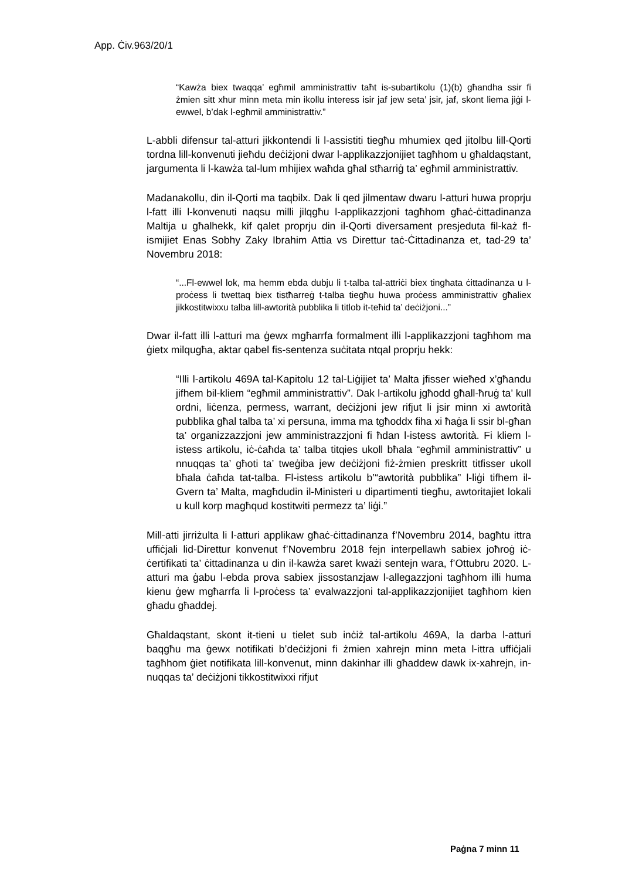App. Ċiv.963/20/1
“Kawża biex twaqqa’ egħmil amministrattiv taħt is-subartikolu (1)(b) għandha ssir fi żmien sitt xhur minn meta min ikollu interess isir jaf jew seta’ jsir, jaf, skont liema jiġi l-ewwel, b’dak l-egħmil amministrattiv.”
L-abbli difensur tal-atturi jikkontendi li l-assistiti tiegħu mhumiex qed jitolbu lill-Qorti tordna lill-konvenuti jieħdu deċiżjoni dwar l-applikazzjonijiet tagħhom u għaldaqstant, jargumenta li l-kawża tal-lum mhijiex waħda għal stħarriġ ta’ egħmil amministrattiv.
Madanakollu, din il-Qorti ma taqbilx. Dak li qed jilmentaw dwaru l-atturi huwa proprju l-fatt illi l-konvenuti naqsu milli jilqgħu l-applikazzjoni tagħhom għaċ-ċittadinanza Maltija u għalhekk, kif qalet proprju din il-Qorti diversament presjeduta fil-każ fl-ismijiet Enas Sobhy Zaky Ibrahim Attia vs Direttur taċ-Ċittadinanza et, tad-29 ta’ Novembru 2018:
“...Fl-ewwel lok, ma hemm ebda dubju li t-talba tal-attriċi biex tingħata ċittadinanza u l-proċess li twettaq biex tistħarreġ t-talba tiegħu huwa proċess amministrattiv għaliex jikkostitwixxu talba lill-awtorità pubblika li titlob it-teħid ta’ deċiżjoni...”
Dwar il-fatt illi l-atturi ma ġewx mgħarrfa formalment illi l-applikazzjoni tagħhom ma ġietx milqugħa, aktar qabel fis-sentenza suċitata ntqal proprju hekk:
“Illi l-artikolu 469A tal-Kapitolu 12 tal-Liġijiet ta’ Malta jfisser wieħed x’għandu jifhem bil-kliem “egħmil amministrattiv”. Dak l-artikolu jgħodd għall-ħruġ ta’ kull ordni, liċenza, permess, warrant, deċiżjoni jew rifjut li jsir minn xi awtorità pubblika għal talba ta’ xi persuna, imma ma tgħoddx fiha xi ħaġa li ssir bl-għan ta’ organizzazzjoni jew amministrazzjoni fi ħdan l-istess awtorità. Fi kliem l-istess artikolu, iċ-ċaħda ta’ talba titqies ukoll bħala “egħmil amministrattiv” u nnuqqas ta’ għoti ta’ tweġiba jew deċiżjoni fiż-żmien preskritt titfisser ukoll bħala ċaħda tat-talba. Fl-istess artikolu b’“awtorità pubblika” l-liġi tifhem il-Gvern ta’ Malta, magħdudin il-Ministeri u dipartimenti tiegħu, awtoritajiet lokali u kull korp magħqud kostitwiti permezz ta’ liġi.”
Mill-atti jirriżulta li l-atturi applikaw għaċ-ċittadinanza f’Novembru 2014, bagħtu ittra uffiċjali lid-Direttur konvenut f’Novembru 2018 fejn interpellawh sabiex joħroġ iċ-ċertifikati ta’ ċittadinanza u din il-kawża saret kważi sentejn wara, f’Ottubru 2020. L-atturi ma ġabu l-ebda prova sabiex jissostanzjaw l-allegazzjoni tagħhom illi huma kienu ġew mgħarrfa li l-proċess ta’ evalwazzjoni tal-applikazzjonijiet tagħhom kien għadu għaddej.
Għaldaqstant, skont it-tieni u tielet sub inċiż tal-artikolu 469A, la darba l-atturi baqgħu ma ġewx notifikati b’deċiżjoni fi żmien xahrejn minn meta l-ittra uffiċjali tagħhom ġiet notifikata lill-konvenut, minn dakinhar illi għaddew dawk ix-xahrejn, in-nuqqas ta’ deċiżjoni tikkostitwixxi rifjut
Paġna 7 minn 11